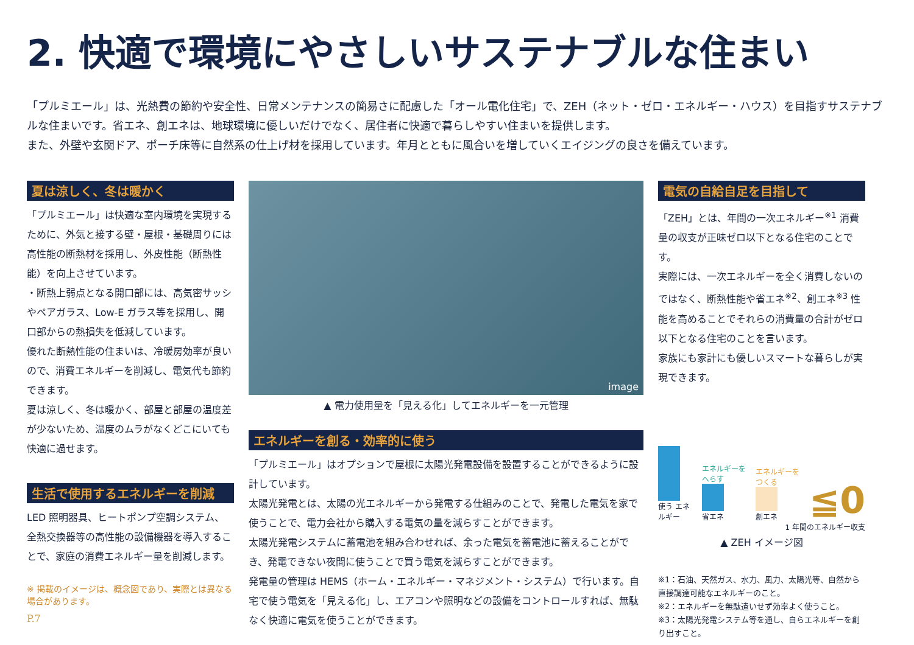2. 快適で環境にやさしいサステナブルな住まい
「プルミエール」は、光熱費の節約や安全性、日常メンテナンスの簡易さに配慮した「オール電化住宅」で、ZEH（ネット・ゼロ・エネルギー・ハウス）を目指すサステナブルな住まいです。省エネ、創エネは、地球環境に優しいだけでなく、居住者に快適で暮らしやすい住まいを提供します。
また、外壁や玄関ドア、ポーチ床等に自然系の仕上げ材を採用しています。年月とともに風合いを増していくエイジングの良さを備えています。
夏は涼しく、冬は暖かく
「プルミエール」は快適な室内環境を実現するために、外気と接する壁・屋根・基礎周りには高性能の断熱材を採用し、外皮性能（断熱性能）を向上させています。
・断熱上弱点となる開口部には、高気密サッシやペアガラス、Low-E ガラス等を採用し、開口部からの熱損失を低減しています。
優れた断熱性能の住まいは、冷暖房効率が良いので、消費エネルギーを削減し、電気代も節約できます。
夏は涼しく、冬は暖かく、部屋と部屋の温度差が少ないため、温度のムラがなくどこにいても快適に過せます。
生活で使用するエネルギーを削減
LED 照明器具、ヒートポンプ空調システム、全熱交換器等の高性能の設備機器を導入することで、家庭の消費エネルギー量を削減します。
※ 掲載のイメージは、概念図であり、実際とは異なる場合があります。
P.7
image
▲ 電力使用量を「見える化」してエネルギーを一元管理
エネルギーを創る・効率的に使う
「プルミエール」はオプションで屋根に太陽光発電設備を設置することができるように設計しています。
太陽光発電とは、太陽の光エネルギーから発電する仕組みのことで、発電した電気を家で使うことで、電力会社から購入する電気の量を減らすことができます。
太陽光発電システムに蓄電池を組み合わせれば、余った電気を蓄電池に蓄えることができ、発電できない夜間に使うことで買う電気を減らすことができます。
発電量の管理は HEMS（ホーム・エネルギー・マネジメント・システム）で行います。自宅で使う電気を「見える化」し、エアコンや照明などの設備をコントロールすれば、無駄なく快適に電気を使うことができます。
電気の自給自足を目指して
「ZEH」とは、年間の一次エネルギー<sup>※1</sup> 消費量の収支が正味ゼロ以下となる住宅のことです。
実際には、一次エネルギーを全く消費しないのではなく、断熱性能や省エネ<sup>※2</sup>、創エネ<sup>※3</sup> 性能を高めることでそれらの消費量の合計がゼロ以下となる住宅のことを言います。
家族にも家計にも優しいスマートな暮らしが実現できます。
使う エネルギー
エネルギーを へらす
省エネ
エネルギーを つくる
創エネ
≦0
1 年間のエネルギー収支
▲ ZEH イメージ図
※1：石油、天然ガス、水力、風力、太陽光等、自然から直接調達可能なエネルギーのこと。
※2：エネルギーを無駄遣いせず効率よく使うこと。
※3：太陽光発電システム等を通し、自らエネルギーを創り出すこと。